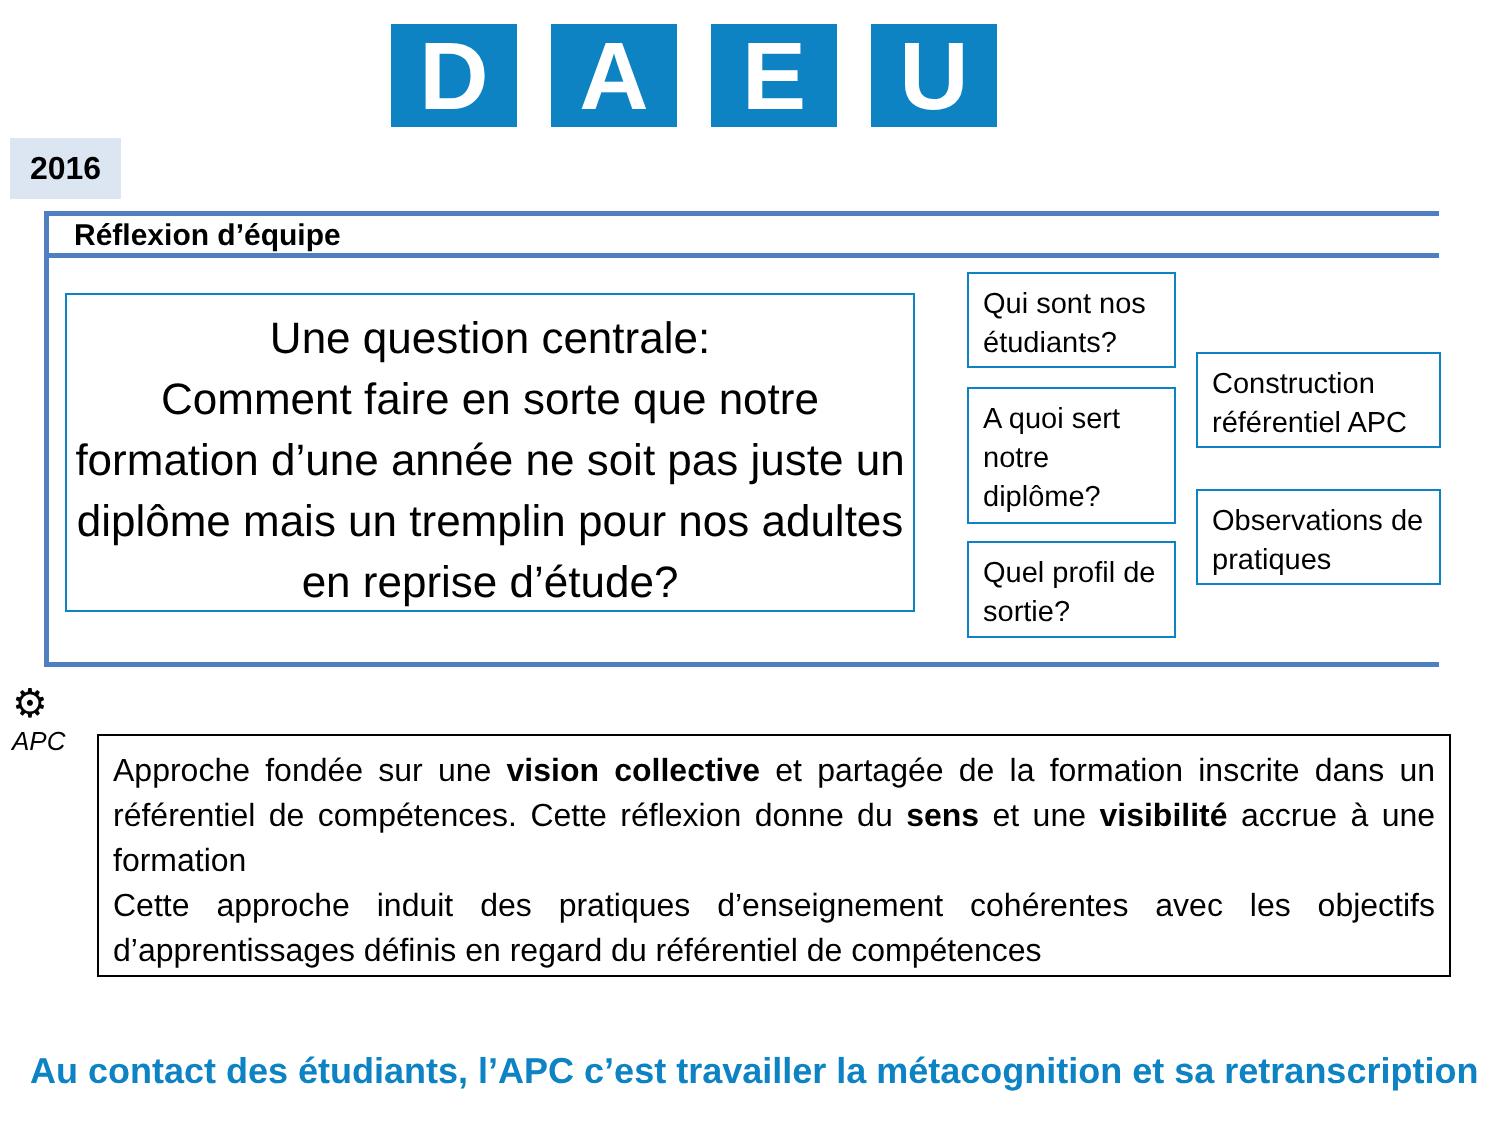D A E U
2016
Réflexion d’équipe
Une question centrale:
Comment faire en sorte que notre formation d’une année ne soit pas juste un diplôme mais un tremplin pour nos adultes en reprise d’étude?
Qui sont nos étudiants?
A quoi sert notre diplôme?
Quel profil de sortie?
Construction référentiel APC
Observations de pratiques
⚙
APC
Approche fondée sur une vision collective et partagée de la formation inscrite dans un référentiel de compétences. Cette réflexion donne du sens et une visibilité accrue à une formation
Cette approche induit des pratiques d’enseignement cohérentes avec les objectifs d’apprentissages définis en regard du référentiel de compétences
Au contact des étudiants, l’APC c’est travailler la métacognition et sa retranscription